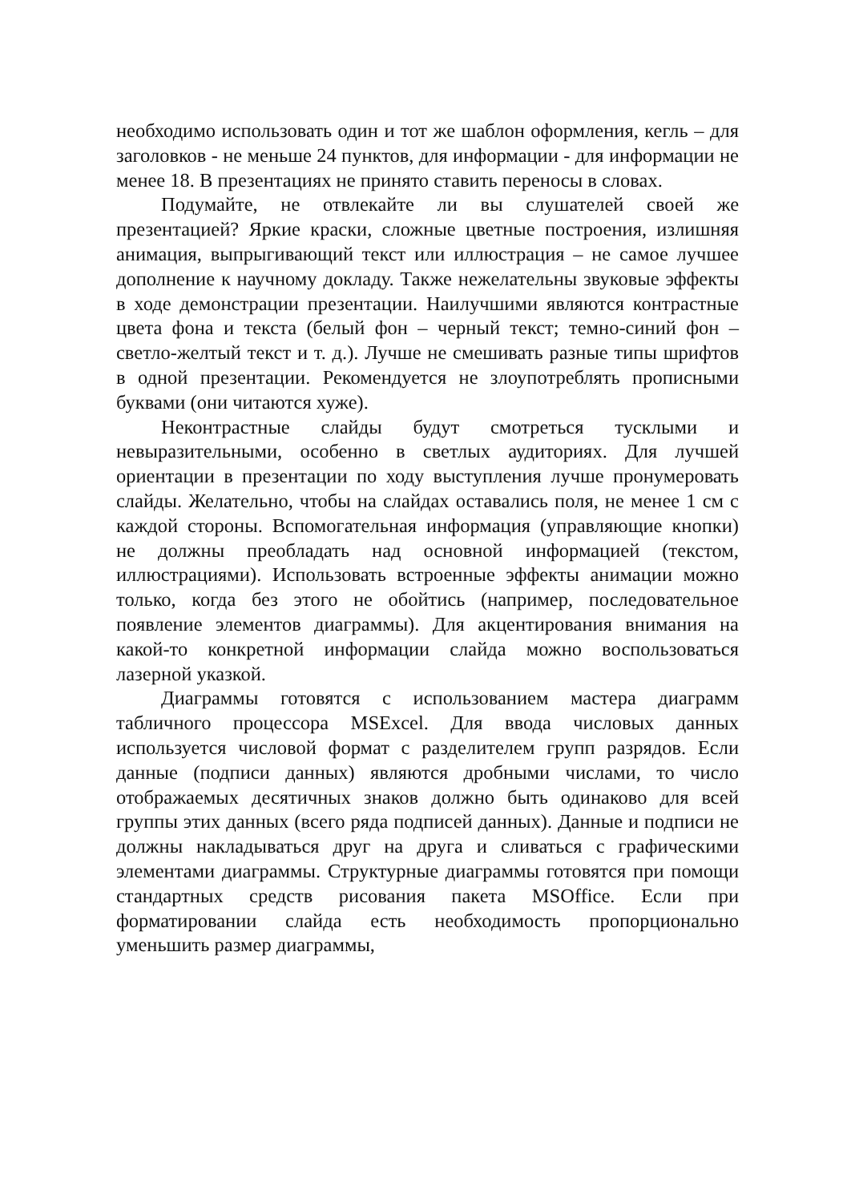необходимо использовать один и тот же шаблон оформления, кегль – для заголовков - не меньше 24 пунктов, для информации - для информации не менее 18. В презентациях не принято ставить переносы в словах.
Подумайте, не отвлекайте ли вы слушателей своей же презентацией? Яркие краски, сложные цветные построения, излишняя анимация, выпрыгивающий текст или иллюстрация – не самое лучшее дополнение к научному докладу. Также нежелательны звуковые эффекты в ходе демонстрации презентации. Наилучшими являются контрастные цвета фона и текста (белый фон – черный текст; темно-синий фон – светло-желтый текст и т. д.). Лучше не смешивать разные типы шрифтов в одной презентации. Рекомендуется не злоупотреблять прописными буквами (они читаются хуже).
Неконтрастные слайды будут смотреться тусклыми и невыразительными, особенно в светлых аудиториях. Для лучшей ориентации в презентации по ходу выступления лучше пронумеровать слайды. Желательно, чтобы на слайдах оставались поля, не менее 1 см с каждой стороны. Вспомогательная информация (управляющие кнопки) не должны преобладать над основной информацией (текстом, иллюстрациями). Использовать встроенные эффекты анимации можно только, когда без этого не обойтись (например, последовательное появление элементов диаграммы). Для акцентирования внимания на какой-то конкретной информации слайда можно воспользоваться лазерной указкой.
Диаграммы готовятся с использованием мастера диаграмм табличного процессора MSExcel. Для ввода числовых данных используется числовой формат с разделителем групп разрядов. Если данные (подписи данных) являются дробными числами, то число отображаемых десятичных знаков должно быть одинаково для всей группы этих данных (всего ряда подписей данных). Данные и подписи не должны накладываться друг на друга и сливаться с графическими элементами диаграммы. Структурные диаграммы готовятся при помощи стандартных средств рисования пакета MSOffice. Если при форматировании слайда есть необходимость пропорционально уменьшить размер диаграммы,